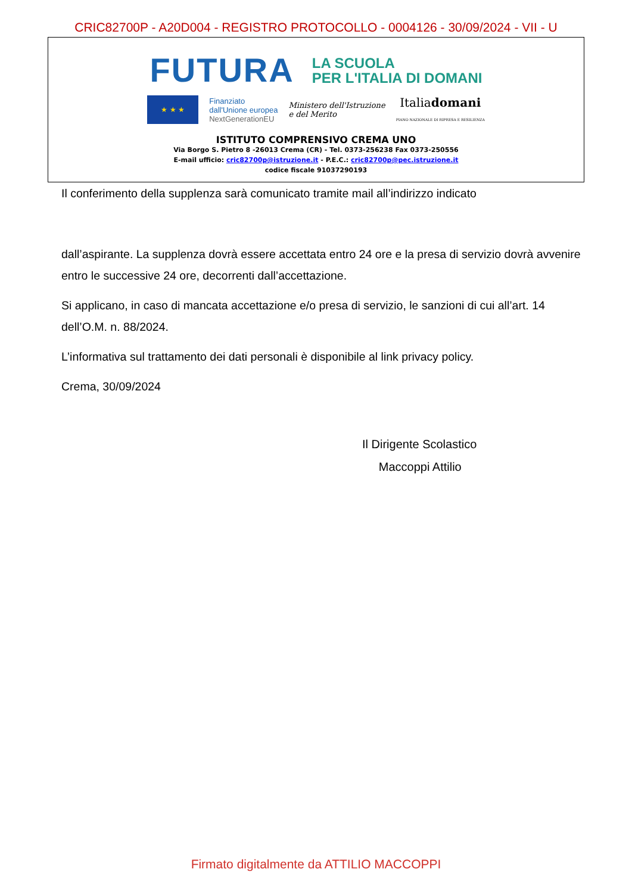CRIC82700P - A20D004 - REGISTRO PROTOCOLLO - 0004126 - 30/09/2024 - VII - U
FUTURA
LA SCUOLA
PER L'ITALIA DI DOMANI
★ ★ ★
Finanziato
dall'Unione europea
NextGenerationEU
Ministero dell'Istruzione
e del Merito
Italiadomani
PIANO NAZIONALE DI RIPRESA E RESILIENZA
ISTITUTO COMPRENSIVO CREMA UNO
Via Borgo S. Pietro 8 -26013 Crema (CR) - Tel. 0373-256238 Fax 0373-250556
E-mail ufficio: cric82700p@istruzione.it - P.E.C.: cric82700p@pec.istruzione.it
codice fiscale 91037290193
Il conferimento della supplenza sarà comunicato tramite mail all’indirizzo indicato
dall’aspirante. La supplenza dovrà essere accettata entro 24 ore e la presa di servizio dovrà avvenire entro le successive 24 ore, decorrenti dall’accettazione.
Si applicano, in caso di mancata accettazione e/o presa di servizio, le sanzioni di cui all’art. 14 dell’O.M. n. 88/2024.
L’informativa sul trattamento dei dati personali è disponibile al link privacy policy.
Crema, 30/09/2024
Il Dirigente Scolastico
Maccoppi Attilio
Firmato digitalmente da ATTILIO MACCOPPI